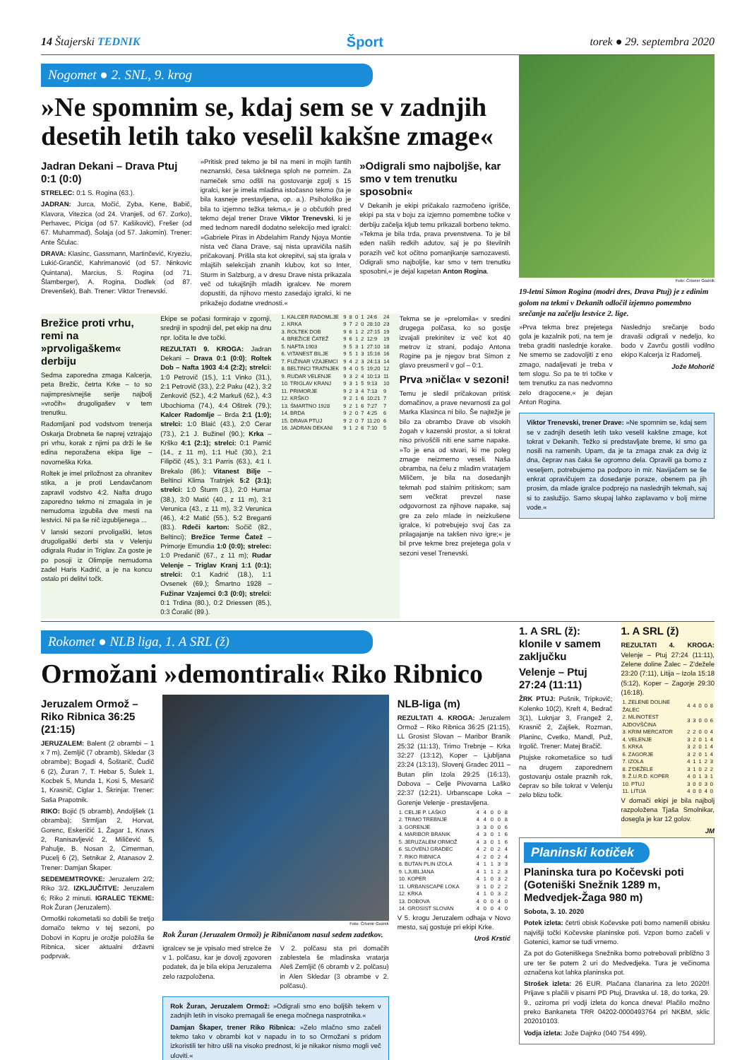14 Štajerski TEDNIK Šport torek ● 29. septembra 2020
Nogomet ● 2. SNL, 9. krog
»Ne spomnim se, kdaj sem se v zadnjih desetih letih tako veselil kakšne zmage«
Jadran Dekani – Drava Ptuj 0:1 (0:0)
STRELEC: 0:1 S. Rogina (63.).
JADRAN: Jurca, Močić, Zyba, Kene, Babič, Klavora, Vitezica (od 24. Vranješ, od 67. Zorko), Perhavec, Piciga (od 57. Kašiković), Frešer (od 67. Muhammad), Šolaja (od 57. Jakomin). Trener: Ante Ščulac.
DRAVA: Klasinc, Gassmann, Martinčević, Kryeziu, Lukić-Grančić, Kahrimanović (od 57. Ninkovic Quintana), Marcius, S. Rogina (od 71. Šlamberger), A. Rogina, Dodlek (od 87. Drevenšek), Bah. Trener: Viktor Trenevski.
»Pritisk pred tekmo je bil na meni in mojih fantih neznanski, česa takšnega sploh ne pomnim. Za nameček smo odšli na gostovanje zgolj s 15 igralci, ker je imela mladina istočasno tekmo (ta je bila kasneje prestavljena, op. a.). Psihološko je bila to izjemno težka tekma,« je o občutkih pred tekmo dejal trener Drave Viktor Trenevski, ki je med tednom naredil dodatno selekcijo med igralci: »Gabriele Piras in Abdelahim Randy Njoya Montie nista več člana Drave, saj nista upravičila naših pričakovanj. Prišla sta kot okrepitvi, saj sta igrala v mlajših selekcijah znanih klubov, kot so Inter, Sturm in Salzburg, a v dresu Drave nista prikazala več od tukajšnjih mladih igralcev. Ne morem dopustiti, da njihovo mesto zasedajo igralci, ki ne prikažejo dodatne vrednosti.«
»Odigrali smo najboljše, kar smo v tem trenutku sposobni«
V Dekanih je ekipi pričakalo razmočeno igrišče, ekipi pa sta v boju za izjemno pomembne točke v derbiju začelja kljub temu prikazali borbeno tekmo. »Tekma je bila trda, prava prvenstvena. To je bil eden naših redkih adutov, saj je po številnih porazih več kot očitno pomanjkanje samozavesti. Odigrali smo najboljše, kar smo v tem trenutku sposobni,« je dejal kapetan Anton Rogina.
Brežice proti vrhu, remi na »prvoligaškem« derbiju
Sedma zaporedna zmaga Kalcerja, peta Brežic, četrta Krke – to so najimpresivnejše serije najbolj »vročih« drugoligašev v tem trenutku.
Radomljani pod vodstvom trenerja Oskarja Drobneta še naprej vztrajajo pri vrhu, korak z njimi pa drži le še edina neporažena ekipa lige – novomeška Krka.
Roltek je imel priložnost za ohranitev stika, a je proti Lendavčanom zapravil vodstvo 4:2. Nafta drugo zaporedno tekmo ni zmagala in je nemudoma izgubila dve mesti na lestvici. Ni pa še nič izgubljenega ...
V lanski sezoni prvoligaški, letos drugoligaški derbi sta v Velenju odigrala Rudar in Triglav. Za goste je po posoji iz Olimpije nemudoma zadel Haris Kadrić, a je na koncu ostalo pri delitvi točk.
Ekipe se počasi formirajo v zgornji, srednji in spodnji del, pet ekip na dnu npr. ločita le dve točki.
REZULTATI 9. KROGA: Jadran Dekani – Drava 0:1 (0:0); Roltek Dob – Nafta 1903 4:4 (2:2); strelci: 1:0 Petrovič (15.), 1:1 Vinko (31.), 2:1 Petrovič (33.), 2:2 Paku (42.), 3:2 Zenkovič (52.), 4:2 Markuš (62.), 4:3 Ubochioma (74.), 4:4 Oštrek (79.); Kalcer Radomlje – Brda 2:1 (1:0); strelci: 1:0 Blaić (43.), 2:0 Cerar (73.), 2:1 J. Bužinel (90.); Krka – Krško 4:1 (2:1); strelci: 0:1 Pamić (14., z 11 m), 1:1 Huč (30.), 2:1 Filipčič (45.), 3:1 Parris (63.), 4:1 I. Brekalo (86.); Vitanest Bilje – Beltinci Klima Tratnjek 5:2 (3:1); strelci: 1:0 Šturm (3.), 2:0 Humar (38.), 3:0 Matić (40., z 11 m), 3:1 Verunica (43., z 11 m), 3:2 Verunica (46.), 4:2 Matić (55.), 5:2 Breganti (83.). Rdeči karton: Sočič (82., Beltinci); Brežice Terme Čatež – Primorje Emundia 1:0 (0:0); strelec: 1:0 Predanič (67., z 11 m); Rudar Velenje – Triglav Kranj 1:1 (0:1); strelci: 0:1 Kadrić (18.), 1:1 Ovsenek (69.); Šmartno 1928 – Fužinar Vzajemci 0:3 (0:0); strelci: 0:1 Trdina (80.), 0:2 Driessen (85.), 0:3 Ćoralić (89.).
| 1. KALCER RADOMLJE | 9 | 8 | 0 | 1 | 24:6 | 24 |
| 2. KRKA | 9 | 7 | 2 | 0 | 28:10 | 23 |
| 3. ROLTEK DOB | 9 | 6 | 1 | 2 | 27:15 | 19 |
| 4. BREŽICE ČATEŽ | 9 | 6 | 1 | 2 | 12:9 | 19 |
| 5. NAFTA 1903 | 9 | 5 | 3 | 1 | 27:10 | 18 |
| 6. VITANEST BILJE | 9 | 5 | 1 | 3 | 15:16 | 16 |
| 7. FUŽINAR VZAJEMCI | 9 | 4 | 2 | 3 | 24:13 | 14 |
| 8. BELTINCI TRATNJEK | 9 | 4 | 0 | 5 | 19:20 | 12 |
| 9. RUDAR VELENJE | 9 | 3 | 2 | 4 | 10:13 | 11 |
| 10. TRIGLAV KRANJ | 9 | 3 | 1 | 5 | 9:13 | 10 |
| 11. PRIMORJE | 9 | 2 | 3 | 4 | 7:13 | 9 |
| 12. KRŠKO | 9 | 2 | 1 | 6 | 10:21 | 7 |
| 13. ŠMARTNO 1928 | 9 | 2 | 1 | 6 | 7:27 | 7 |
| 14. BRDA | 9 | 2 | 0 | 7 | 4:25 | 6 |
| 15. DRAVA PTUJ | 9 | 2 | 0 | 7 | 11:20 | 6 |
| 16. JADRAN DEKANI | 9 | 1 | 2 | 6 | 7:10 | 5 |
Tekma se je »prelomila« v sredini drugega polčasa, ko so gostje izvajali prekinitev iz več kot 40 metrov iz strani, podajo Antona Rogine pa je njegov brat Simon z glavo preusmeril v gol – 0:1.
Prva »ničla« v sezoni!
Temu je sledil pričakovan pritisk domačinov, a prave nevarnosti za gol Marka Klasinca ni bilo. Še najtežje je bilo za obrambo Drave ob visokih žogah v kazenski prostor, a si tokrat niso privoščili niti ene same napake. »To je ena od stvari, ki me poleg zmage neizmerno veseli. Naša obramba, na čelu z mladim vratarjem Miličem, je bila na dosedanjih tekmah pod stalnim pritiskom; sam sem večkrat prevzel nase odgovornost za njihove napake, saj gre za zelo mlade in neizkušene igralce, ki potrebujejo svoj čas za prilagajanje na takšen nivo igre;« je bil prve tekme brez prejetega gola v sezoni vesel Trenevski.
Foto: Črtomir Goznik
19-letni Simon Rogina (modri dres, Drava Ptuj) je z edinim golom na tekmi v Dekanih odločil izjemno pomembno srečanje na začelju lestvice 2. lige.
»Prva tekma brez prejetega gola je kazalnik poti, na tem je treba graditi naslednje korake. Ne smemo se zadovoljiti z eno zmago, nadaljevati je treba v tem slogu. So pa te tri točke v tem trenutku za nas nedvomno zelo dragocene,« je dejan Anton Rogina.
Naslednjo srečanje bodo dravaši odigrali v nedeljo, ko bodo v Zavrču gostili vodilno ekipo Kalcerja iz Radomelj.
Jože Mohorič
Viktor Trenevski, trener Drave: »Ne spomnim se, kdaj sem se v zadnjih desetih letih tako veselil kakšne zmage, kot tokrat v Dekanih. Težko si predstavljate breme, ki smo ga nosili na ramenih. Upam, da je ta zmaga znak za dvig iz dna, čeprav nas čaka še ogromno dela. Opravili ga bomo z veseljem, potrebujemo pa podporo in mir. Navijačem se še enkrat opravičujem za dosedanje poraze, obenem pa jih prosim, da mlade igralce podprejo na naslednjih tekmah, saj si to zaslužijo. Samo skupaj lahko zaplavamo v bolj mirne vode.«
Rokomet ● NLB liga, 1. A SRL (ž)
Ormožani »demontirali« Riko Ribnico
Jeruzalem Ormož – Riko Ribnica 36:25 (21:15)
JERUZALEM: Balent (2 obrambi – 1 x 7 m), Zemljič (7 obramb), Skledar (3 obrambe); Bogadi 4, Šoštarič, Čudič 6 (2), Žuran 7, T. Hebar 5, Šulek 1, Kocbek 5, Munda 1, Kosi 5, Mesarič 1, Krasnič, Ciglar 1, Škrinjar. Trener: Saša Prapotnik.
RIKO: Bojić (5 obramb), Andoljšek (1 obramba); Strmljan 2, Horvat, Gorenc, Eskeričić 1, Žagar 1, Knavs 2, Ranisavljević 2, Miličević 5, Pahulje, B. Nosan 2, Cimerman, Pucelj 6 (2), Setnikar 2, Atanasov 2. Trener: Damjan Škaper.
SEDEMEMTROVKE: Jeruzalem 2/2; Riko 3/2. IZKLJUČITVE: Jeruzalem 6; Riko 2 minuti. IGRALEC TEKME: Rok Žuran (Jeruzalem).
Ormoški rokometaši so dobili še tretjo domačo tekmo v tej sezoni, po Dobovi in Kopru je orožje položila še Ribnica, sicer aktualni državni podprvak.
Foto: Črtomir Goznik
Rok Žuran (Jeruzalem Ormož) je Ribničanom nasul sedem zadetkov.
igralcev se je vpisalo med strelce že v 1. polčasu, kar je dovolj zgovoren podatek, da je bila ekipa Jeruzalema zelo razpoložena.
V 2. polčasu sta pri domačih zablestela še mladinska vratarja Aleš Zemljič (6 obramb v 2. polčasu) in Alen Skledar (3 obrambe v 2. polčasu).
Rok Žuran, Jeruzalem Ormož: »Odigrali smo eno boljših tekem v zadnjih letih in visoko premagali še enega močnega nasprotnika.«
Damjan Škaper, trener Riko Ribnica: »Zelo mlačno smo začeli tekmo tako v obrambi kot v napadu in to so Ormožani s pridom izkoristili ter hitro ušli na visoko prednost, ki je nikakor nismo mogli več uloviti.«
NLB-liga (m)
REZULTATI 4. KROGA: Jeruzalem Ormož – Riko Ribnica 36:25 (21:15), LL Grosist Slovan – Maribor Branik 25:32 (11:13), Trimo Trebnje – Krka 32:27 (13:12), Koper – Ljubljana 23:24 (13:13), Slovenj Gradec 2011 – Butan plin Izola 29:25 (16:13), Dobova – Celje Pivovarna Laško 22:37 (12:21). Urbanscape Loka – Gorenje Velenje - prestavljena.
| 1. CELJE P. LAŠKO | 4 | 4 | 0 | 0 | 8 |
| 2. TRIMO TREBNJE | 4 | 4 | 0 | 0 | 8 |
| 3. GORENJE | 3 | 3 | 0 | 0 | 6 |
| 4. MARIBOR BRANIK | 4 | 3 | 0 | 1 | 6 |
| 5. JERUZALEM ORMOŽ | 4 | 3 | 0 | 1 | 6 |
| 6. SLOVENJ GRADEC | 4 | 2 | 0 | 2 | 4 |
| 7. RIKO RIBNICA | 4 | 2 | 0 | 2 | 4 |
| 8. BUTAN PLIN IZOLA | 4 | 1 | 1 | 3 | 3 |
| 9. LJUBLJANA | 4 | 1 | 1 | 2 | 3 |
| 10. KOPER | 4 | 1 | 0 | 3 | 2 |
| 11. URBANSCAPE LOKA | 3 | 1 | 0 | 2 | 2 |
| 12. KRKA | 4 | 1 | 0 | 3 | 2 |
| 13. DOBOVA | 4 | 0 | 0 | 4 | 0 |
| 14. GROSIST SLOVAN | 4 | 0 | 0 | 4 | 0 |
V 5. krogu Jeruzalem odhaja v Novo mesto, saj gostuje pri ekipi Krke.
Uroš Krstić
1. A SRL (ž): klonile v samem zaključku
Velenje – Ptuj 27:24 (11:11)
ŽRK PTUJ: Pušnik, Tripkovič; Kolenko 10(2), Kreft 4, Bedrač 3(1), Luknjar 3, Frangež 2, Krasnič 2, Zajšek, Rozman, Planinc, Cvetko, Mandl, Puž, Irgolič. Trener: Matej Bračič.
Ptujske rokometašice so tudi na drugem zaporednem gostovanju ostale praznih rok, čeprav so bile tokrat v Velenju zelo blizu točk.
1. A SRL (ž)
REZULTATI 4. KROGA: Velenje – Ptuj 27:24 (11:11), Zelene doline Žalec – Z'dežele 23:20 (7:11), Litija – Izola 15:18 (5:12), Koper – Zagorje 29:30 (16:18).
| 1. ZELENE DOLINE ŽALEC | 4 | 4 | 0 | 0 | 8 |
| 2. MLINOTEST AJDOVŠČINA | 3 | 3 | 0 | 0 | 6 |
| 3. KRIM MERCATOR | 2 | 2 | 0 | 0 | 4 |
| 4. VELENJE | 3 | 2 | 0 | 1 | 4 |
| 5. KRKA | 3 | 2 | 0 | 1 | 4 |
| 6. ZAGORJE | 3 | 2 | 0 | 1 | 4 |
| 7. IZOLA | 4 | 1 | 1 | 2 | 3 |
| 8. Z'DEŽELE | 3 | 1 | 0 | 2 | 2 |
| 9. Ž.U.R.D. KOPER | 4 | 0 | 1 | 3 | 1 |
| 10. PTUJ | 3 | 0 | 0 | 3 | 0 |
| 11. LITIJA | 4 | 0 | 0 | 4 | 0 |
V domači ekipi je bila najbolj razpoložena Tjaša Smolnikar, dosegla je kar 12 golov.
JM
Planinski kotiček
Planinska tura po Kočevski poti (Goteniški Snežnik 1289 m, Medvedjek-Žaga 980 m)
Sobota, 3. 10. 2020
Potek izleta: četrti obisk Kočevske poti bomo namenili obisku najvišji točki Kočevske planinske poti. Vzpon bomo začeli v Gotenici, kamor se tudi vrnemo.
Za pot do Goteniškega Snežnika bomo potrebovali približno 3 ure ter še potem 2 uri do Medvedjeka. Tura je večinoma označena kot lahka planinska pot.
Strošek izleta: 26 EUR. Plačana članarina za leto 2020!! Prijave s plačili v pisarni PD Ptuj, Dravska ul. 18, do torka, 29. 9., oziroma pri vodji izleta do konca dneva! Plačilo možno preko Bankaneta TRR 04202-0000493764 pri NKBM, sklic 202010103.
Vodja izleta: Jože Dajnko (040 754 499).